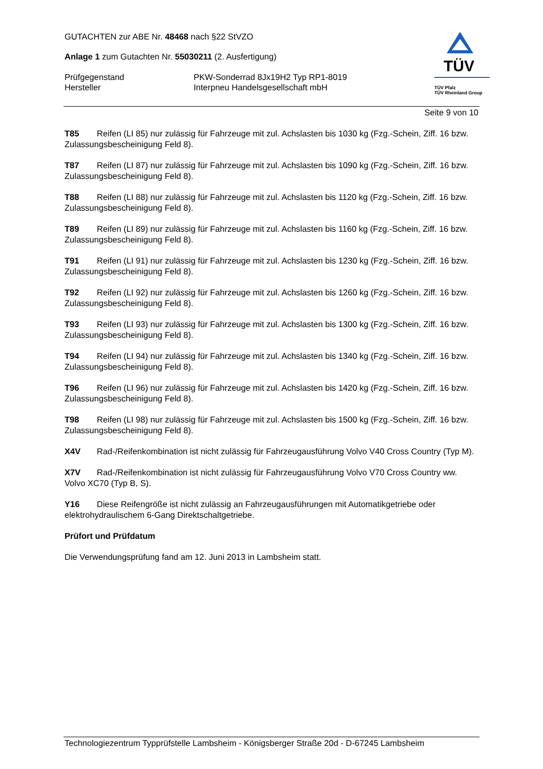GUTACHTEN zur ABE Nr. 48468 nach §22 StVZO
Anlage 1 zum Gutachten Nr. 55030211 (2. Ausfertigung)
Prüfgegenstand PKW-Sonderrad 8Jx19H2 Typ RP1-8019
Hersteller Interpneu Handelsgesellschaft mbH
TÜV
TÜV Pfalz
TÜV Rheinland Group
Seite 9 von 10
T85 Reifen (LI 85) nur zulässig für Fahrzeuge mit zul. Achslasten bis 1030 kg (Fzg.-Schein, Ziff. 16 bzw. Zulassungsbescheinigung Feld 8).
T87 Reifen (LI 87) nur zulässig für Fahrzeuge mit zul. Achslasten bis 1090 kg (Fzg.-Schein, Ziff. 16 bzw. Zulassungsbescheinigung Feld 8).
T88 Reifen (LI 88) nur zulässig für Fahrzeuge mit zul. Achslasten bis 1120 kg (Fzg.-Schein, Ziff. 16 bzw. Zulassungsbescheinigung Feld 8).
T89 Reifen (LI 89) nur zulässig für Fahrzeuge mit zul. Achslasten bis 1160 kg (Fzg.-Schein, Ziff. 16 bzw. Zulassungsbescheinigung Feld 8).
T91 Reifen (LI 91) nur zulässig für Fahrzeuge mit zul. Achslasten bis 1230 kg (Fzg.-Schein, Ziff. 16 bzw. Zulassungsbescheinigung Feld 8).
T92 Reifen (LI 92) nur zulässig für Fahrzeuge mit zul. Achslasten bis 1260 kg (Fzg.-Schein, Ziff. 16 bzw. Zulassungsbescheinigung Feld 8).
T93 Reifen (LI 93) nur zulässig für Fahrzeuge mit zul. Achslasten bis 1300 kg (Fzg.-Schein, Ziff. 16 bzw. Zulassungsbescheinigung Feld 8).
T94 Reifen (LI 94) nur zulässig für Fahrzeuge mit zul. Achslasten bis 1340 kg (Fzg.-Schein, Ziff. 16 bzw. Zulassungsbescheinigung Feld 8).
T96 Reifen (LI 96) nur zulässig für Fahrzeuge mit zul. Achslasten bis 1420 kg (Fzg.-Schein, Ziff. 16 bzw. Zulassungsbescheinigung Feld 8).
T98 Reifen (LI 98) nur zulässig für Fahrzeuge mit zul. Achslasten bis 1500 kg (Fzg.-Schein, Ziff. 16 bzw. Zulassungsbescheinigung Feld 8).
X4V Rad-/Reifenkombination ist nicht zulässig für Fahrzeugausführung Volvo V40 Cross Country (Typ M).
X7V Rad-/Reifenkombination ist nicht zulässig für Fahrzeugausführung Volvo V70 Cross Country ww. Volvo XC70 (Typ B, S).
Y16 Diese Reifengröße ist nicht zulässig an Fahrzeugausführungen mit Automatikgetriebe oder elektrohydraulischem 6-Gang Direktschaltgetriebe.
Prüfort und Prüfdatum
Die Verwendungsprüfung fand am 12. Juni 2013 in Lambsheim statt.
Technologiezentrum Typprüfstelle Lambsheim - Königsberger Straße 20d - D-67245 Lambsheim